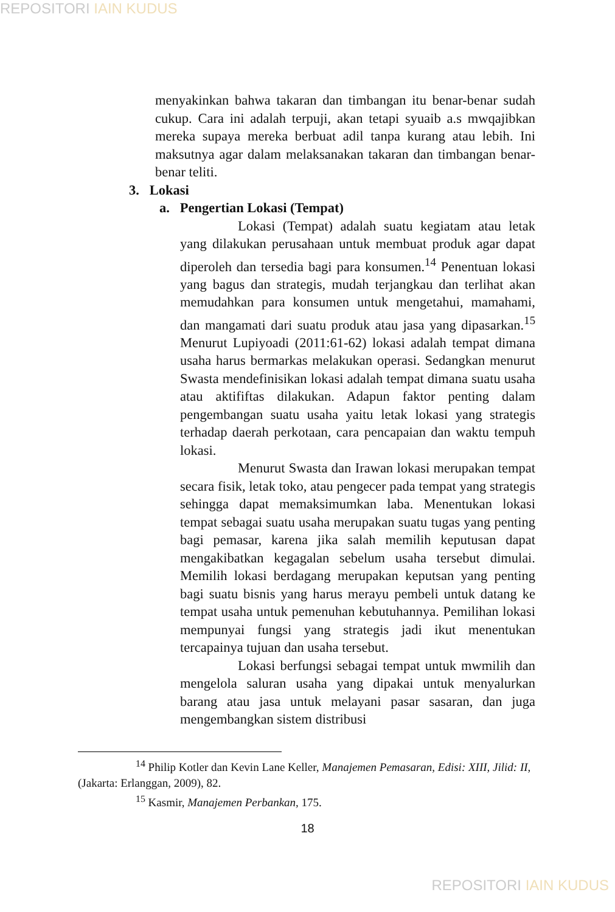REPOSITORI IAIN KUDUS
menyakinkan bahwa takaran dan timbangan itu benar-benar sudah cukup. Cara ini adalah terpuji, akan tetapi syuaib a.s mwqajibkan mereka supaya mereka berbuat adil tanpa kurang atau lebih. Ini maksutnya agar dalam melaksanakan takaran dan timbangan benar-benar teliti.
3. Lokasi
a. Pengertian Lokasi (Tempat)
Lokasi (Tempat) adalah suatu kegiatam atau letak yang dilakukan perusahaan untuk membuat produk agar dapat diperoleh dan tersedia bagi para konsumen.<sup>14</sup> Penentuan lokasi yang bagus dan strategis, mudah terjangkau dan terlihat akan memudahkan para konsumen untuk mengetahui, mamahami, dan mangamati dari suatu produk atau jasa yang dipasarkan.<sup>15</sup> Menurut Lupiyoadi (2011:61-62) lokasi adalah tempat dimana usaha harus bermarkas melakukan operasi. Sedangkan menurut Swasta mendefinisikan lokasi adalah tempat dimana suatu usaha atau aktififtas dilakukan. Adapun faktor penting dalam pengembangan suatu usaha yaitu letak lokasi yang strategis terhadap daerah perkotaan, cara pencapaian dan waktu tempuh lokasi.
Menurut Swasta dan Irawan lokasi merupakan tempat secara fisik, letak toko, atau pengecer pada tempat yang strategis sehingga dapat memaksimumkan laba. Menentukan lokasi tempat sebagai suatu usaha merupakan suatu tugas yang penting bagi pemasar, karena jika salah memilih keputusan dapat mengakibatkan kegagalan sebelum usaha tersebut dimulai. Memilih lokasi berdagang merupakan keputsan yang penting bagi suatu bisnis yang harus merayu pembeli untuk datang ke tempat usaha untuk pemenuhan kebutuhannya. Pemilihan lokasi mempunyai fungsi yang strategis jadi ikut menentukan tercapainya tujuan dan usaha tersebut.
Lokasi berfungsi sebagai tempat untuk mwmilih dan mengelola saluran usaha yang dipakai untuk menyalurkan barang atau jasa untuk melayani pasar sasaran, dan juga mengembangkan sistem distribusi
<sup>14</sup> Philip Kotler dan Kevin Lane Keller, Manajemen Pemasaran, Edisi: XIII, Jilid: II, (Jakarta: Erlanggan, 2009), 82.
<sup>15</sup> Kasmir, Manajemen Perbankan, 175.
18
REPOSITORI IAIN KUDUS